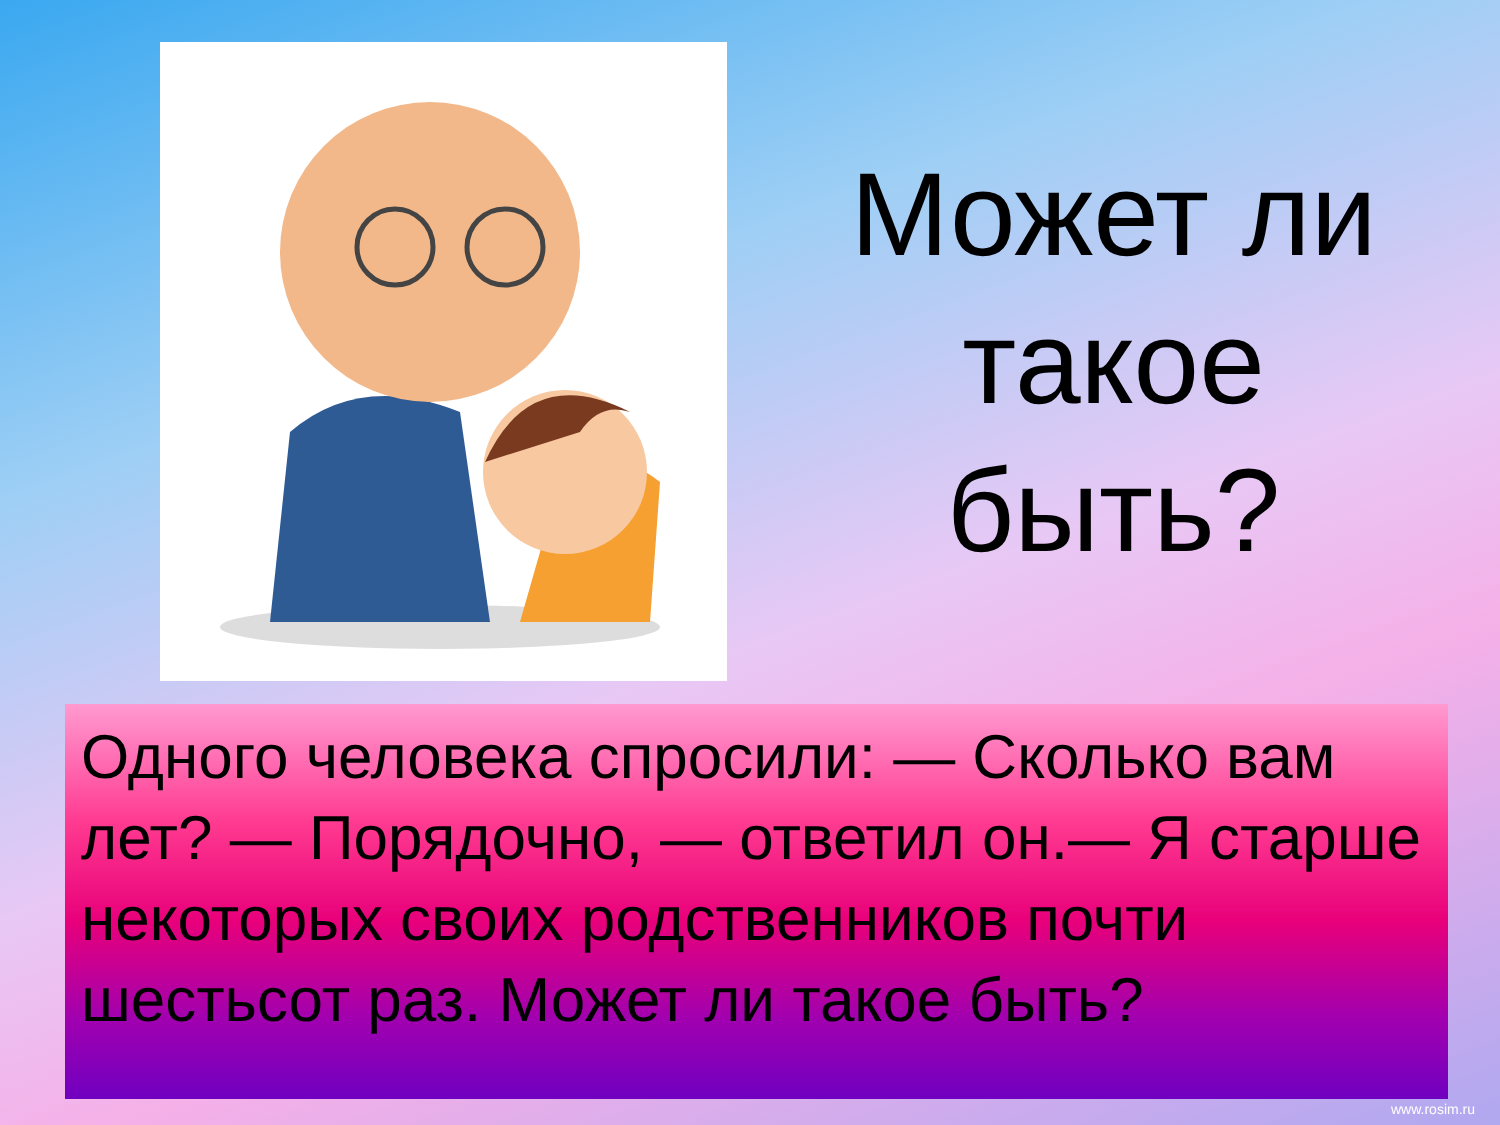Может ли
такое
быть?
Одного человека спросили: — Сколько вам лет? — Порядочно, — ответил он.— Я старше некоторых своих родственников почти шестьсот раз. Может ли такое быть?
www.rosim.ru